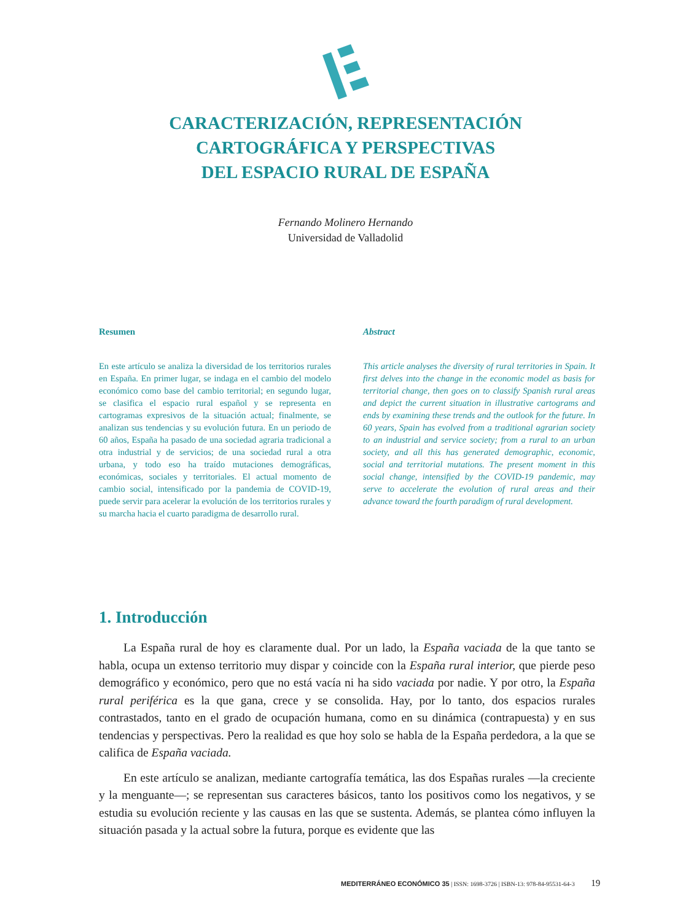CARACTERIZACIÓN, REPRESENTACIÓN
CARTOGRÁFICA Y PERSPECTIVAS
DEL ESPACIO RURAL DE ESPAÑA
Fernando Molinero Hernando
Universidad de Valladolid
Resumen
En este artículo se analiza la diversidad de los territorios rurales en España. En primer lugar, se indaga en el cambio del modelo económico como base del cambio territorial; en segundo lugar, se clasifica el espacio rural español y se representa en cartogramas expresivos de la situación actual; finalmente, se analizan sus tendencias y su evolución futura. En un periodo de 60 años, España ha pasado de una sociedad agraria tradicional a otra industrial y de servicios; de una sociedad rural a otra urbana, y todo eso ha traído mutaciones demográficas, económicas, sociales y territoriales. El actual momento de cambio social, intensificado por la pandemia de COVID-19, puede servir para acelerar la evolución de los territorios rurales y su marcha hacia el cuarto paradigma de desarrollo rural.
Abstract
This article analyses the diversity of rural territories in Spain. It first delves into the change in the economic model as basis for territorial change, then goes on to classify Spanish rural areas and depict the current situation in illustrative cartograms and ends by examining these trends and the outlook for the future. In 60 years, Spain has evolved from a traditional agrarian society to an industrial and service society; from a rural to an urban society, and all this has generated demographic, economic, social and territorial mutations. The present moment in this social change, intensified by the COVID-19 pandemic, may serve to accelerate the evolution of rural areas and their advance toward the fourth paradigm of rural development.
1. Introducción
La España rural de hoy es claramente dual. Por un lado, la España vaciada de la que tanto se habla, ocupa un extenso territorio muy dispar y coincide con la España rural interior, que pierde peso demográfico y económico, pero que no está vacía ni ha sido vaciada por nadie. Y por otro, la España rural periférica es la que gana, crece y se consolida. Hay, por lo tanto, dos espacios rurales contrastados, tanto en el grado de ocupación humana, como en su dinámica (contrapuesta) y en sus tendencias y perspectivas. Pero la realidad es que hoy solo se habla de la España perdedora, a la que se califica de España vaciada.
En este artículo se analizan, mediante cartografía temática, las dos Españas rurales —la creciente y la menguante—; se representan sus caracteres básicos, tanto los positivos como los negativos, y se estudia su evolución reciente y las causas en las que se sustenta. Además, se plantea cómo influyen la situación pasada y la actual sobre la futura, porque es evidente que las
MEDITERRÁNEO ECONÓMICO 35 | ISSN: 1698-3726 | ISBN-13: 978-84-95531-64-3 19